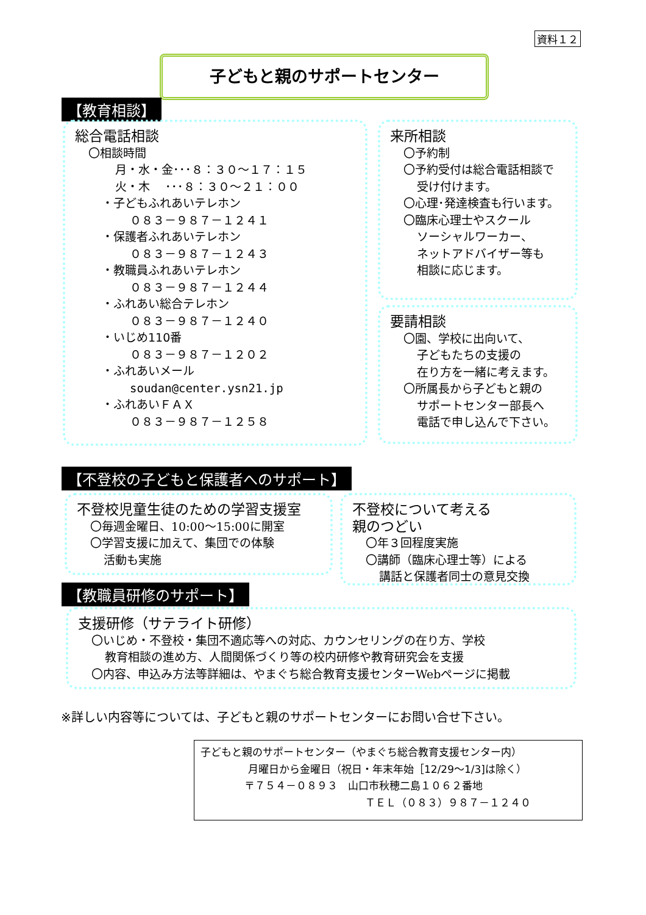資料１２
子どもと親のサポートセンター
【教育相談】
総合電話相談
〇相談時間
月・水・金･･･８：３０～１７：１５
火・木　 ･･･８：３０～２１：００
・子どもふれあいテレホン
０８３－９８７－１２４１
・保護者ふれあいテレホン
０８３－９８７－１２４３
・教職員ふれあいテレホン
０８３－９８７－１２４４
・ふれあい総合テレホン
０８３－９８７－１２４０
・いじめ110番
０８３－９８７－１２０２
・ふれあいメール
soudan@center.ysn21.jp
・ふれあいＦＡＸ
０８３－９８７－１２５８
来所相談
〇予約制
〇予約受付は総合電話相談で
受け付けます。
〇心理･発達検査も行います。
〇臨床心理士やスクール
ソーシャルワーカー、
ネットアドバイザー等も
相談に応じます。
要請相談
〇園、学校に出向いて、
子どもたちの支援の
在り方を一緒に考えます。
〇所属長から子どもと親の
サポートセンター部長へ
電話で申し込んで下さい。
【不登校の子どもと保護者へのサポート】
不登校児童生徒のための学習支援室
〇毎週金曜日、10:00～15:00に開室
〇学習支援に加えて、集団での体験
活動も実施
不登校について考える
親のつどい
〇年３回程度実施
〇講師（臨床心理士等）による
講話と保護者同士の意見交換
【教職員研修のサポート】
支援研修（サテライト研修）
〇いじめ・不登校・集団不適応等への対応、カウンセリングの在り方、学校
教育相談の進め方、人間関係づくり等の校内研修や教育研究会を支援
〇内容、申込み方法等詳細は、やまぐち総合教育支援センターWebページに掲載
※詳しい内容等については、子どもと親のサポートセンターにお問い合せ下さい。
子どもと親のサポートセンター（やまぐち総合教育支援センター内）
月曜日から金曜日（祝日・年末年始［12/29～1/3]は除く）
〒７５４－０８９３　山口市秋穂二島１０６２番地
ＴＥＬ（０８３）９８７－１２４０